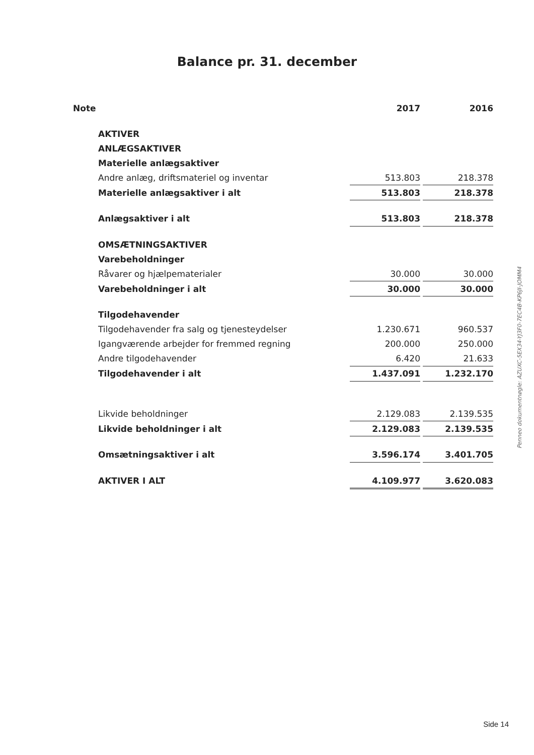Balance pr. 31. december
| Note | | 2017 | | 2016 |
| --- | --- | --- | --- | --- |
| | AKTIVER | | | |
| | ANLÆGSAKTIVER | | | |
| | Materielle anlægsaktiver | | | |
| | Andre anlæg, driftsmateriel og inventar | 513.803 | | 218.378 |
| | Materielle anlægsaktiver i alt | 513.803 | | 218.378 |
| | Anlægsaktiver i alt | 513.803 | | 218.378 |
| | OMSÆTNINGSAKTIVER | | | |
| | Varebeholdninger | | | |
| | Råvarer og hjælpematerialer | 30.000 | | 30.000 |
| | Varebeholdninger i alt | 30.000 | | 30.000 |
| | Tilgodehavender | | | |
| | Tilgodehavender fra salg og tjenesteydelser | 1.230.671 | | 960.537 |
| | Igangværende arbejder for fremmed regning | 200.000 | | 250.000 |
| | Andre tilgodehavender | 6.420 | | 21.633 |
| | Tilgodehavender i alt | 1.437.091 | | 1.232.170 |
| | Likvide beholdninger | 2.129.083 | | 2.139.535 |
| | Likvide beholdninger i alt | 2.129.083 | | 2.139.535 |
| | Omsætningsaktiver i alt | 3.596.174 | | 3.401.705 |
| | AKTIVER I ALT | 4.109.977 | | 3.620.083 |
Penneo dokumentnøgle: AZUXC-5EX34-YJ3F0-7EC4B-KP6JI-JOMM4
Side 14